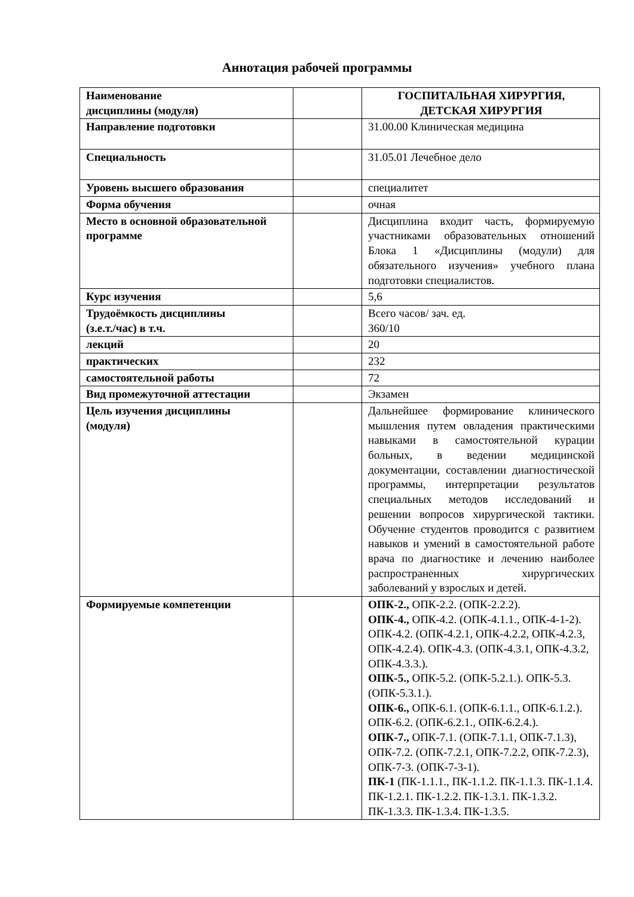Аннотация рабочей программы
| Наименование дисциплины (модуля) | | ГОСПИТАЛЬНАЯ ХИРУРГИЯ, ДЕТСКАЯ ХИРУРГИЯ |
| Направление подготовки | | 31.00.00 Клиническая медицина |
| Специальность | | 31.05.01 Лечебное дело |
| Уровень высшего образования | | специалитет |
| Форма обучения | | очная |
| Место в основной образовательной программе | | Дисциплина входит часть, формируемую участниками образовательных отношений Блока 1 «Дисциплины (модули) для обязательного изучения» учебного плана подготовки специалистов. |
| Курс изучения | | 5,6 |
| Трудоёмкость дисциплины (з.е.т./час) в т.ч. | | Всего часов/ зач. ед. 360/10 |
| лекций | | 20 |
| практических | | 232 |
| самостоятельной работы | | 72 |
| Вид промежуточной аттестации | | Экзамен |
| Цель изучения дисциплины (модуля) | | Дальнейшее формирование клинического мышления путем овладения практическими навыками в самостоятельной курации больных, в ведении медицинской документации, составлении диагностической программы, интерпретации результатов специальных методов исследований и решении вопросов хирургической тактики. Обучение студентов проводится с развитием навыков и умений в самостоятельной работе врача по диагностике и лечению наиболее распространенных хирургических заболеваний у взрослых и детей. |
| Формируемые компетенции | | ОПК-2., ОПК-2.2. (ОПК-2.2.2). ОПК-4., ОПК-4.2. (ОПК-4.1.1., ОПК-4-1-2). ОПК-4.2. (ОПК-4.2.1, ОПК-4.2.2, ОПК-4.2.3, ОПК-4.2.4). ОПК-4.3. (ОПК-4.3.1, ОПК-4.3.2, ОПК-4.3.3.). ОПК-5., ОПК-5.2. (ОПК-5.2.1.). ОПК-5.3. (ОПК-5.3.1.). ОПК-6., ОПК-6.1. (ОПК-6.1.1., ОПК-6.1.2.). ОПК-6.2. (ОПК-6.2.1., ОПК-6.2.4.). ОПК-7., ОПК-7.1. (ОПК-7.1.1, ОПК-7.1.3), ОПК-7.2. (ОПК-7.2.1, ОПК-7.2.2, ОПК-7.2.3), ОПК-7-3. (ОПК-7-3-1). ПК-1 (ПК-1.1.1., ПК-1.1.2. ПК-1.1.3. ПК-1.1.4. ПК-1.2.1. ПК-1.2.2. ПК-1.3.1. ПК-1.3.2. ПК-1.3.3. ПК-1.3.4. ПК-1.3.5. |